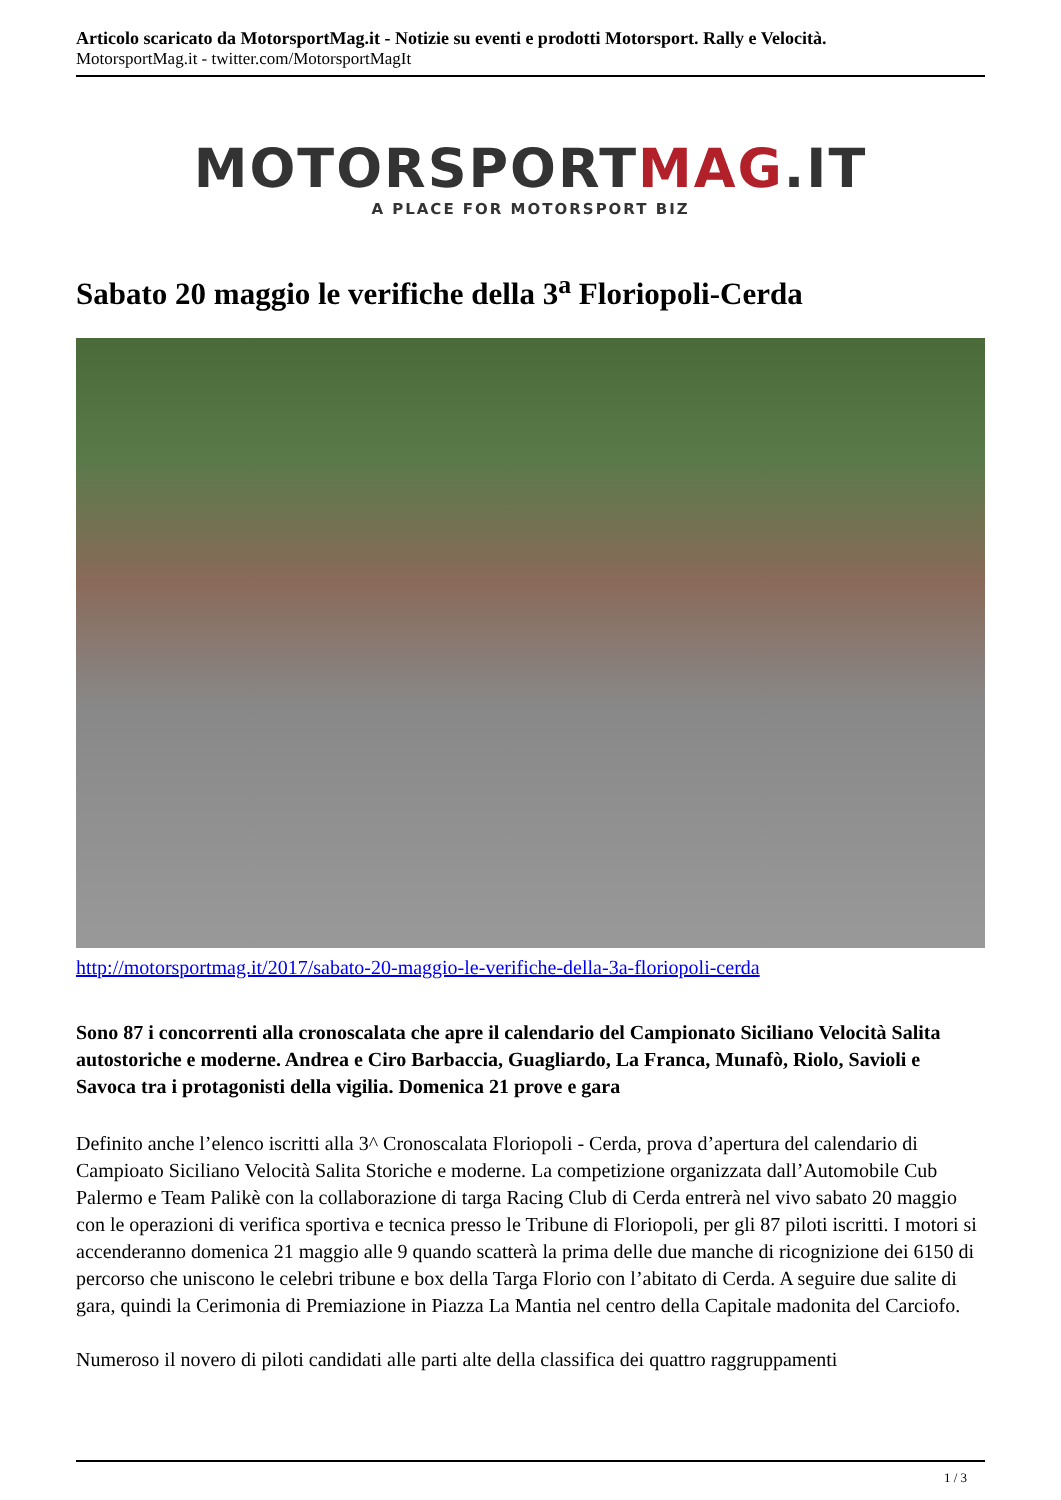Articolo scaricato da MotorsportMag.it - Notizie su eventi e prodotti Motorsport. Rally e Velocità.
MotorsportMag.it - twitter.com/MotorsportMagIt
MOTORSPORTMAG.IT
A PLACE FOR MOTORSPORT BIZ
Sabato 20 maggio le verifiche della 3<sup>a</sup> Floriopoli-Cerda
http://motorsportmag.it/2017/sabato-20-maggio-le-verifiche-della-3a-floriopoli-cerda
Sono 87 i concorrenti alla cronoscalata che apre il calendario del Campionato Siciliano Velocità Salita autostoriche e moderne. Andrea e Ciro Barbaccia, Guagliardo, La Franca, Munafò, Riolo, Savioli e Savoca tra i protagonisti della vigilia. Domenica 21 prove e gara
Definito anche l’elenco iscritti alla 3^ Cronoscalata Floriopoli - Cerda, prova d’apertura del calendario di Campioato Siciliano Velocità Salita Storiche e moderne. La competizione organizzata dall’Automobile Cub Palermo e Team Palikè con la collaborazione di targa Racing Club di Cerda entrerà nel vivo sabato 20 maggio con le operazioni di verifica sportiva e tecnica presso le Tribune di Floriopoli, per gli 87 piloti iscritti. I motori si accenderanno domenica 21 maggio alle 9 quando scatterà la prima delle due manche di ricognizione dei 6150 di percorso che uniscono le celebri tribune e box della Targa Florio con l’abitato di Cerda. A seguire due salite di gara, quindi la Cerimonia di Premiazione in Piazza La Mantia nel centro della Capitale madonita del Carciofo.
Numeroso il novero di piloti candidati alle parti alte della classifica dei quattro raggruppamenti
1 / 3